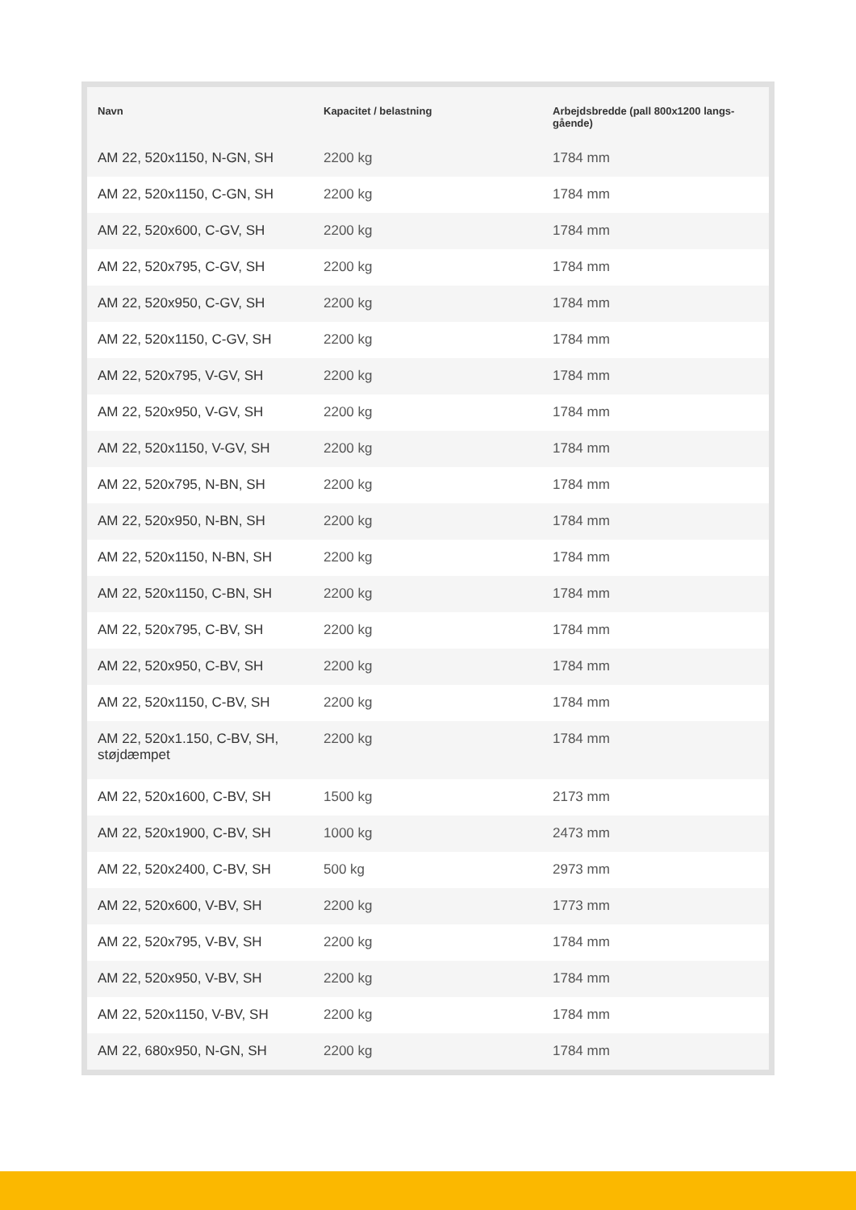| Navn | Kapacitet / belastning | Arbejdsbredde (pall 800x1200 langs-gående) |
| --- | --- | --- |
| AM 22, 520x1150, N-GN, SH | 2200 kg | 1784 mm |
| AM 22, 520x1150, C-GN, SH | 2200 kg | 1784 mm |
| AM 22, 520x600, C-GV, SH | 2200 kg | 1784 mm |
| AM 22, 520x795, C-GV, SH | 2200 kg | 1784 mm |
| AM 22, 520x950, C-GV, SH | 2200 kg | 1784 mm |
| AM 22, 520x1150, C-GV, SH | 2200 kg | 1784 mm |
| AM 22, 520x795, V-GV, SH | 2200 kg | 1784 mm |
| AM 22, 520x950, V-GV, SH | 2200 kg | 1784 mm |
| AM 22, 520x1150, V-GV, SH | 2200 kg | 1784 mm |
| AM 22, 520x795, N-BN, SH | 2200 kg | 1784 mm |
| AM 22, 520x950, N-BN, SH | 2200 kg | 1784 mm |
| AM 22, 520x1150, N-BN, SH | 2200 kg | 1784 mm |
| AM 22, 520x1150, C-BN, SH | 2200 kg | 1784 mm |
| AM 22, 520x795, C-BV, SH | 2200 kg | 1784 mm |
| AM 22, 520x950, C-BV, SH | 2200 kg | 1784 mm |
| AM 22, 520x1150, C-BV, SH | 2200 kg | 1784 mm |
| AM 22, 520x1.150, C-BV, SH, støjdæmpet | 2200 kg | 1784 mm |
| AM 22, 520x1600, C-BV, SH | 1500 kg | 2173 mm |
| AM 22, 520x1900, C-BV, SH | 1000 kg | 2473 mm |
| AM 22, 520x2400, C-BV, SH | 500 kg | 2973 mm |
| AM 22, 520x600, V-BV, SH | 2200 kg | 1773 mm |
| AM 22, 520x795, V-BV, SH | 2200 kg | 1784 mm |
| AM 22, 520x950, V-BV, SH | 2200 kg | 1784 mm |
| AM 22, 520x1150, V-BV, SH | 2200 kg | 1784 mm |
| AM 22, 680x950, N-GN, SH | 2200 kg | 1784 mm |